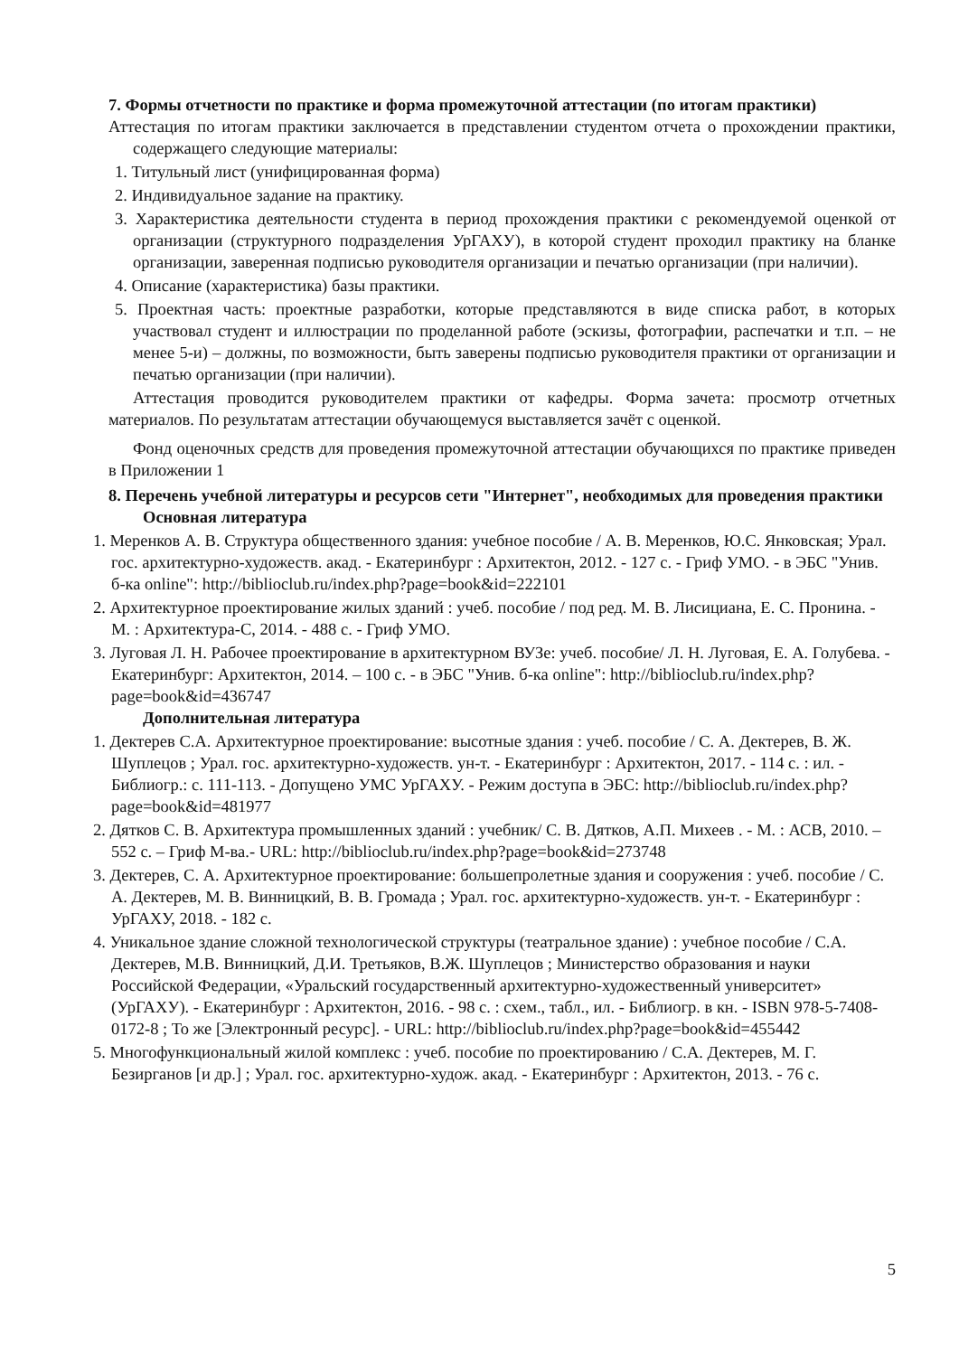7. Формы отчетности по практике и форма промежуточной аттестации (по итогам практики)
Аттестация по итогам практики заключается в представлении студентом отчета о прохождении практики, содержащего следующие материалы:
1. Титульный лист (унифицированная форма)
2. Индивидуальное задание на практику.
3. Характеристика деятельности студента в период прохождения практики с рекомендуемой оценкой от организации (структурного подразделения УрГАХУ), в которой студент проходил практику на бланке организации, заверенная подписью руководителя организации и печатью организации (при наличии).
4. Описание (характеристика) базы практики.
5. Проектная часть: проектные разработки, которые представляются в виде списка работ, в которых участвовал студент и иллюстрации по проделанной работе (эскизы, фотографии, распечатки и т.п. – не менее 5-и) – должны, по возможности, быть заверены подписью руководителя практики от организации и печатью организации (при наличии).
Аттестация проводится руководителем практики от кафедры. Форма зачета: просмотр отчетных материалов. По результатам аттестации обучающемуся выставляется зачёт с оценкой.
Фонд оценочных средств для проведения промежуточной аттестации обучающихся по практике приведен в Приложении 1
8. Перечень учебной литературы и ресурсов сети "Интернет", необходимых для проведения практики
Основная литература
1. Меренков А. В. Структура общественного здания: учебное пособие / А. В. Меренков, Ю.С. Янковская; Урал. гос. архитектурно-художеств. акад. - Екатеринбург : Архитектон, 2012. - 127 с. - Гриф УМО. - в ЭБС "Унив. б-ка online": http://biblioclub.ru/index.php?page=book&id=222101
2. Архитектурное проектирование жилых зданий : учеб. пособие / под ред. М. В. Лисициана, Е. С. Пронина. - М. : Архитектура-С, 2014. - 488 с. - Гриф УМО.
3. Луговая Л. Н. Рабочее проектирование в архитектурном ВУЗе: учеб. пособие/ Л. Н. Луговая, Е. А. Голубева. - Екатеринбург: Архитектон, 2014. – 100 с. - в ЭБС "Унив. б-ка online": http://biblioclub.ru/index.php?page=book&id=436747
Дополнительная литература
1. Дектерев С.А. Архитектурное проектирование: высотные здания : учеб. пособие / С. А. Дектерев, В. Ж. Шуплецов ; Урал. гос. архитектурно-художеств. ун-т. - Екатеринбург : Архитектон, 2017. - 114 с. : ил. - Библиогр.: с. 111-113. - Допущено УМС УрГАХУ. - Режим доступа в ЭБС: http://biblioclub.ru/index.php?page=book&id=481977
2. Дятков С. В. Архитектура промышленных зданий : учебник/ С. В. Дятков, А.П. Михеев . - М. : АСВ, 2010. – 552 с. – Гриф М-ва.- URL: http://biblioclub.ru/index.php?page=book&id=273748
3. Дектерев, С. А. Архитектурное проектирование: большепролетные здания и сооружения : учеб. пособие / С. А. Дектерев, М. В. Винницкий, В. В. Громада ; Урал. гос. архитектурно-художеств. ун-т. - Екатеринбург : УрГАХУ, 2018. - 182 с.
4. Уникальное здание сложной технологической структуры (театральное здание) : учебное пособие / С.А. Дектерев, М.В. Винницкий, Д.И. Третьяков, В.Ж. Шуплецов ; Министерство образования и науки Российской Федерации, «Уральский государственный архитектурно-художественный университет» (УрГАХУ). - Екатеринбург : Архитектон, 2016. - 98 с. : схем., табл., ил. - Библиогр. в кн. - ISBN 978-5-7408-0172-8 ; То же [Электронный ресурс]. - URL: http://biblioclub.ru/index.php?page=book&id=455442
5. Многофункциональный жилой комплекс : учеб. пособие по проектированию / С.А. Дектерев, М. Г. Безирганов [и др.] ; Урал. гос. архитектурно-худож. акад. - Екатеринбург : Архитектон, 2013. - 76 с.
5